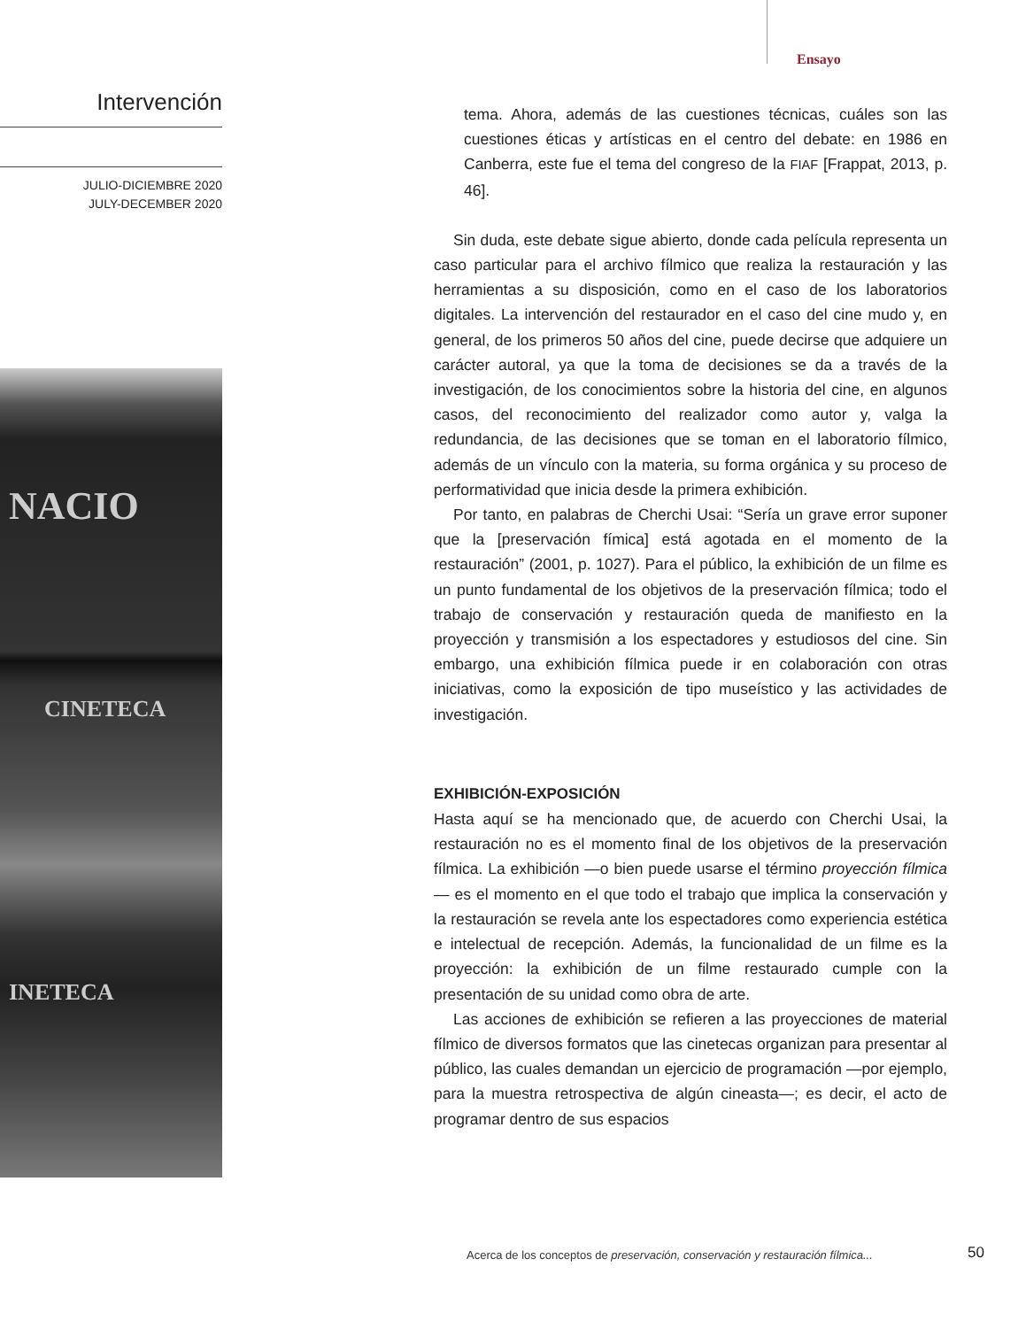Ensayo
Intervención
JULIO-DICIEMBRE 2020
JULY-DECEMBER 2020
NACIO
CINETECA
INETECA
tema. Ahora, además de las cuestiones técnicas, cuáles son las cuestiones éticas y artísticas en el centro del debate: en 1986 en Canberra, este fue el tema del congreso de la FIAF [Frappat, 2013, p. 46].
Sin duda, este debate sigue abierto, donde cada película representa un caso particular para el archivo fílmico que realiza la restauración y las herramientas a su disposición, como en el caso de los laboratorios digitales. La intervención del restaurador en el caso del cine mudo y, en general, de los primeros 50 años del cine, puede decirse que adquiere un carácter autoral, ya que la toma de decisiones se da a través de la investigación, de los conocimientos sobre la historia del cine, en algunos casos, del reconocimiento del realizador como autor y, valga la redundancia, de las decisiones que se toman en el laboratorio fílmico, además de un vínculo con la materia, su forma orgánica y su proceso de performatividad que inicia desde la primera exhibición.
Por tanto, en palabras de Cherchi Usai: “Sería un grave error suponer que la [preservación fímica] está agotada en el momento de la restauración” (2001, p. 1027). Para el público, la exhibición de un filme es un punto fundamental de los objetivos de la preservación fílmica; todo el trabajo de conservación y restauración queda de manifiesto en la proyección y transmisión a los espectadores y estudiosos del cine. Sin embargo, una exhibición fílmica puede ir en colaboración con otras iniciativas, como la exposición de tipo museístico y las actividades de investigación.
EXHIBICIÓN-EXPOSICIÓN
Hasta aquí se ha mencionado que, de acuerdo con Cherchi Usai, la restauración no es el momento final de los objetivos de la preservación fílmica. La exhibición —o bien puede usarse el término proyección fílmica— es el momento en el que todo el trabajo que implica la conservación y la restauración se revela ante los espectadores como experiencia estética e intelectual de recepción. Además, la funcionalidad de un filme es la proyección: la exhibición de un filme restaurado cumple con la presentación de su unidad como obra de arte.
Las acciones de exhibición se refieren a las proyecciones de material fílmico de diversos formatos que las cinetecas organizan para presentar al público, las cuales demandan un ejercicio de programación —por ejemplo, para la muestra retrospectiva de algún cineasta—; es decir, el acto de programar dentro de sus espacios
Acerca de los conceptos de preservación, conservación y restauración fílmica...
50